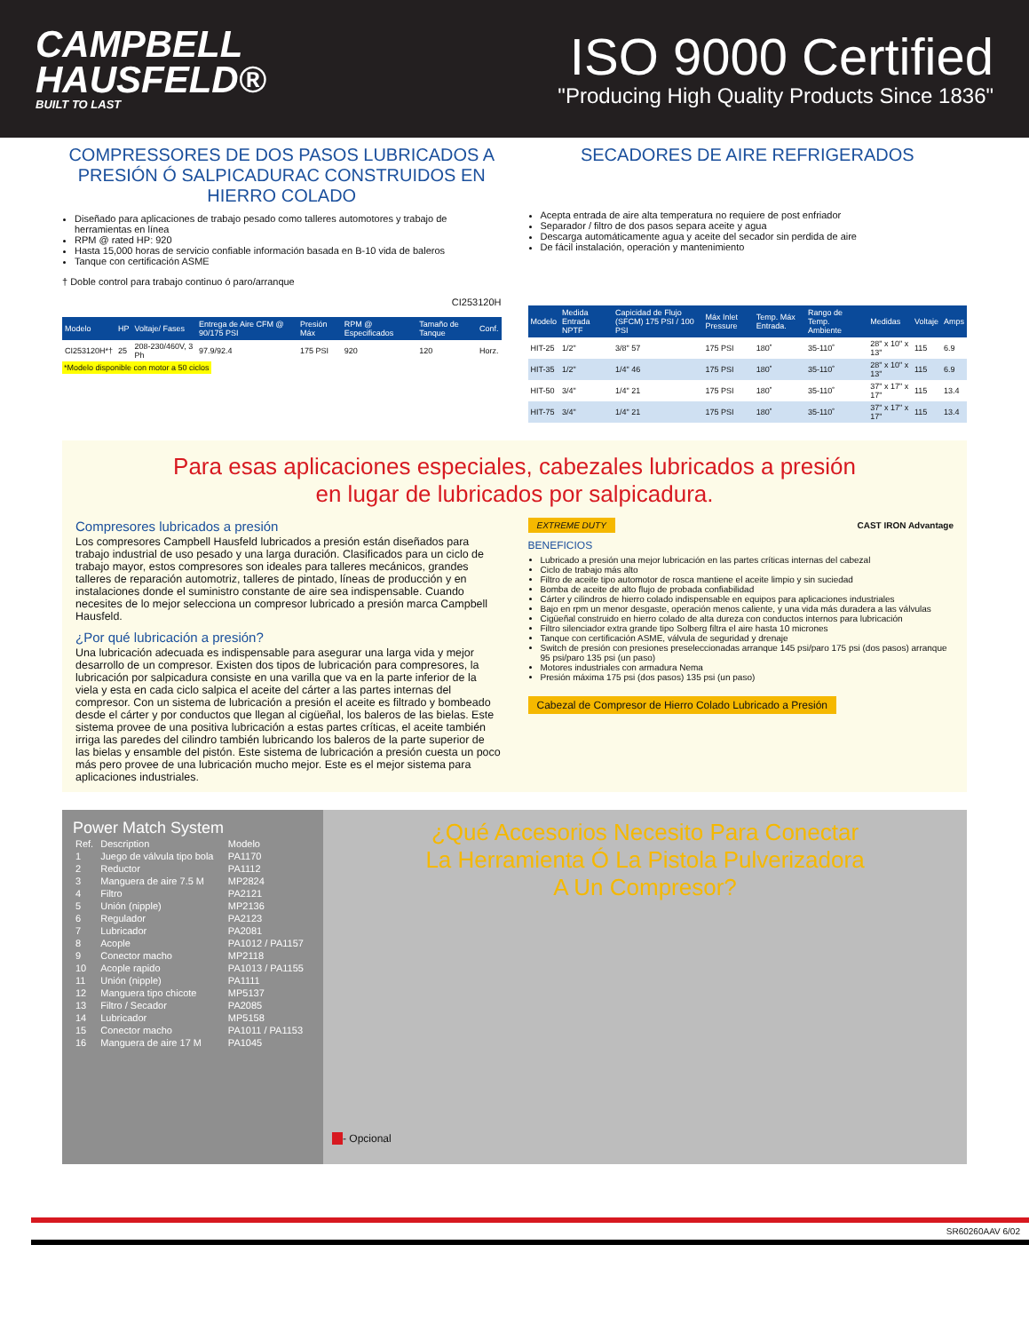CAMPBELL
HAUSFELD®
BUILT TO LAST
ISO 9000 Certified
"Producing High Quality Products Since 1836"
COMPRESSORES DE DOS PASOS LUBRICADOS A PRESIÓN Ó SALPICADURAC CONSTRUIDOS EN HIERRO COLADO
Diseñado para aplicaciones de trabajo pesado como talleres automotores y trabajo de herramientas en línea
RPM @ rated HP: 920
Hasta 15,000 horas de servicio confiable información basada en B-10 vida de baleros
Tanque con certificación ASME
† Doble control para trabajo continuo ó paro/arranque
CI253120H
| Modelo | HP | Voltaje/ Fases | Entrega de Aire CFM @ 90/175 PSI | Presión Máx | RPM @ Especificados | Tamaño de Tanque | Conf. |
| --- | --- | --- | --- | --- | --- | --- | --- |
| CI253120H*† | 25 | 208-230/460V, 3 Ph | 97.9/92.4 | 175 PSI | 920 | 120 | Horz. |
*Modelo disponible con motor a 50 ciclos
SECADORES DE AIRE REFRIGERADOS
Acepta entrada de aire alta temperatura no requiere de post enfriador
Separador / filtro de dos pasos separa aceite y agua
Descarga automáticamente agua y aceite del secador sin perdida de aire
De fácil instalación, operación y mantenimiento
| Modelo | Medida Entrada NPTF | Capicidad de Flujo (SFCM) 175 PSI / 100 PSI | Máx Inlet Pressure | Temp. Máx Entrada. | Rango de Temp. Ambiente | Medidas | Voltaje | Amps |
| --- | --- | --- | --- | --- | --- | --- | --- | --- |
| HIT-25 | 1/2" | 3/8" 57 | 175 PSI | 180˚ | 35-110˚ | 28" x 10" x 13" | 115 | 6.9 |
| HIT-35 | 1/2" | 1/4" 46 | 175 PSI | 180˚ | 35-110˚ | 28" x 10" x 13" | 115 | 6.9 |
| HIT-50 | 3/4" | 1/4" 21 | 175 PSI | 180˚ | 35-110˚ | 37" x 17" x 17" | 115 | 13.4 |
| HIT-75 | 3/4" | 1/4" 21 | 175 PSI | 180˚ | 35-110˚ | 37" x 17" x 17" | 115 | 13.4 |
Para esas aplicaciones especiales, cabezales lubricados a presión
en lugar de lubricados por salpicadura.
Compresores lubricados a presión
Los compresores Campbell Hausfeld lubricados a presión están diseñados para trabajo industrial de uso pesado y una larga duración. Clasificados para un ciclo de trabajo mayor, estos compresores son ideales para talleres mecánicos, grandes talleres de reparación automotriz, talleres de pintado, líneas de producción y en instalaciones donde el suministro constante de aire sea indispensable. Cuando necesites de lo mejor selecciona un compresor lubricado a presión marca Campbell Hausfeld.
¿Por qué lubricación a presión?
Una lubricación adecuada es indispensable para asegurar una larga vida y mejor desarrollo de un compresor. Existen dos tipos de lubricación para compresores, la lubricación por salpicadura consiste en una varilla que va en la parte inferior de la viela y esta en cada ciclo salpica el aceite del cárter a las partes internas del compresor. Con un sistema de lubricación a presión el aceite es filtrado y bombeado desde el cárter y por conductos que llegan al cigüeñal, los baleros de las bielas. Este sistema provee de una positiva lubricación a estas partes críticas, el aceite también irriga las paredes del cilindro también lubricando los baleros de la parte superior de las bielas y ensamble del pistón. Este sistema de lubricación a presión cuesta un poco más pero provee de una lubricación mucho mejor. Este es el mejor sistema para aplicaciones industriales.
EXTREME DUTY CAST IRON Advantage
BENEFICIOS
Lubricado a presión una mejor lubricación en las partes críticas internas del cabezal
Ciclo de trabajo más alto
Filtro de aceite tipo automotor de rosca mantiene el aceite limpio y sin suciedad
Bomba de aceite de alto flujo de probada confiabilidad
Cárter y cilindros de hierro colado indispensable en equipos para aplicaciones industriales
Bajo en rpm un menor desgaste, operación menos caliente, y una vida más duradera a las válvulas
Cigüeñal construido en hierro colado de alta dureza con conductos internos para lubricación
Filtro silenciador extra grande tipo Solberg filtra el aire hasta 10 micrones
Tanque con certificación ASME, válvula de seguridad y drenaje
Switch de presión con presiones preseleccionadas arranque 145 psi/paro 175 psi (dos pasos) arranque 95 psi/paro 135 psi (un paso)
Motores industriales con armadura Nema
Presión máxima 175 psi (dos pasos) 135 psi (un paso)
Cabezal de Compresor de Hierro Colado Lubricado a Presión
Power Match System
| Ref. | Description | Modelo |
| 1 | Juego de válvula tipo bola | PA1170 |
| 2 | Reductor | PA1112 |
| 3 | Manguera de aire 7.5 M | MP2824 |
| 4 | Filtro | PA2121 |
| 5 | Unión (nipple) | MP2136 |
| 6 | Regulador | PA2123 |
| 7 | Lubricador | PA2081 |
| 8 | Acople | PA1012 / PA1157 |
| 9 | Conector macho | MP2118 |
| 10 | Acople rapido | PA1013 / PA1155 |
| 11 | Unión (nipple) | PA1111 |
| 12 | Manguera tipo chicote | MP5137 |
| 13 | Filtro / Secador | PA2085 |
| 14 | Lubricador | MP5158 |
| 15 | Conector macho | PA1011 / PA1153 |
| 16 | Manguera de aire 17 M | PA1045 |
¿Qué Accesorios Necesito Para Conectar
La Herramienta Ó La Pistola Pulverizadora
A Un Compresor?
- Opcional
SR60260AAV 6/02